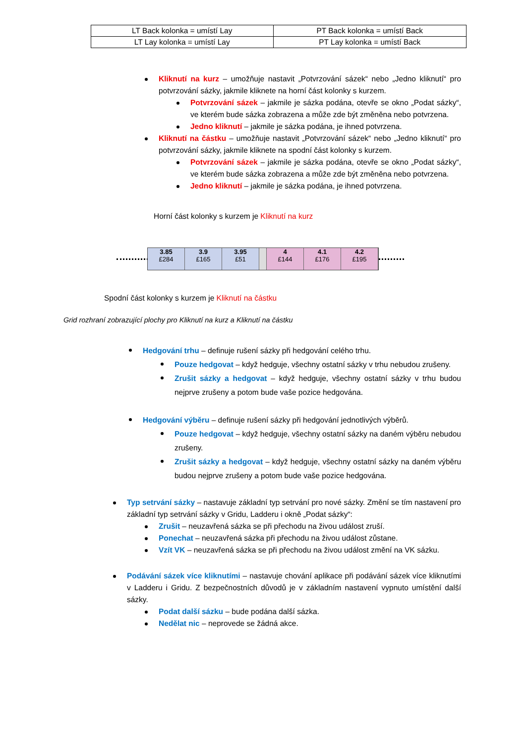| LT Back kolonka = umístí Lay | PT Back kolonka = umístí Back |
| LT Lay kolonka = umístí Lay | PT Lay kolonka = umístí Back |
Kliknutí na kurz – umožňuje nastavit „Potvrzování sázek“ nebo „Jedno kliknutí“ pro potvrzování sázky, jakmile kliknete na horní část kolonky s kurzem.
Potvrzování sázek – jakmile je sázka podána, otevře se okno „Podat sázky“, ve kterém bude sázka zobrazena a může zde být změněna nebo potvrzena.
Jedno kliknutí – jakmile je sázka podána, je ihned potvrzena.
Kliknutí na částku – umožňuje nastavit „Potvrzování sázek“ nebo „Jedno kliknutí“ pro potvrzování sázky, jakmile kliknete na spodní část kolonky s kurzem.
Potvrzování sázek – jakmile je sázka podána, otevře se okno „Podat sázky“, ve kterém bude sázka zobrazena a může zde být změněna nebo potvrzena.
Jedno kliknutí – jakmile je sázka podána, je ihned potvrzena.
Horní část kolonky s kurzem je Kliknutí na kurz
3.85
£284
3.9
£165
3.95
£51
4
£144
4.1
£176
4.2
£195
Spodní část kolonky s kurzem je Kliknutí na částku
Grid rozhraní zobrazující plochy pro Kliknutí na kurz a Kliknutí na částku
Hedgování trhu – definuje rušení sázky při hedgování celého trhu.
Pouze hedgovat – když hedguje, všechny ostatní sázky v trhu nebudou zrušeny.
Zrušit sázky a hedgovat – když hedguje, všechny ostatní sázky v trhu budou nejprve zrušeny a potom bude vaše pozice hedgována.
Hedgování výběru – definuje rušení sázky při hedgování jednotlivých výběrů.
Pouze hedgovat – když hedguje, všechny ostatní sázky na daném výběru nebudou zrušeny.
Zrušit sázky a hedgovat – když hedguje, všechny ostatní sázky na daném výběru budou nejprve zrušeny a potom bude vaše pozice hedgována.
Typ setrvání sázky – nastavuje základní typ setrvání pro nové sázky. Změní se tím nastavení pro základní typ setrvání sázky v Gridu, Ladderu i okně „Podat sázky“:
Zrušit – neuzavřená sázka se při přechodu na živou událost zruší.
Ponechat – neuzavřená sázka při přechodu na živou událost zůstane.
Vzít VK – neuzavřená sázka se při přechodu na živou událost změní na VK sázku.
Podávání sázek více kliknutími – nastavuje chování aplikace při podávání sázek více kliknutími v Ladderu i Gridu. Z bezpečnostních důvodů je v základním nastavení vypnuto umístění další sázky.
Podat další sázku – bude podána další sázka.
Nedělat nic – neprovede se žádná akce.